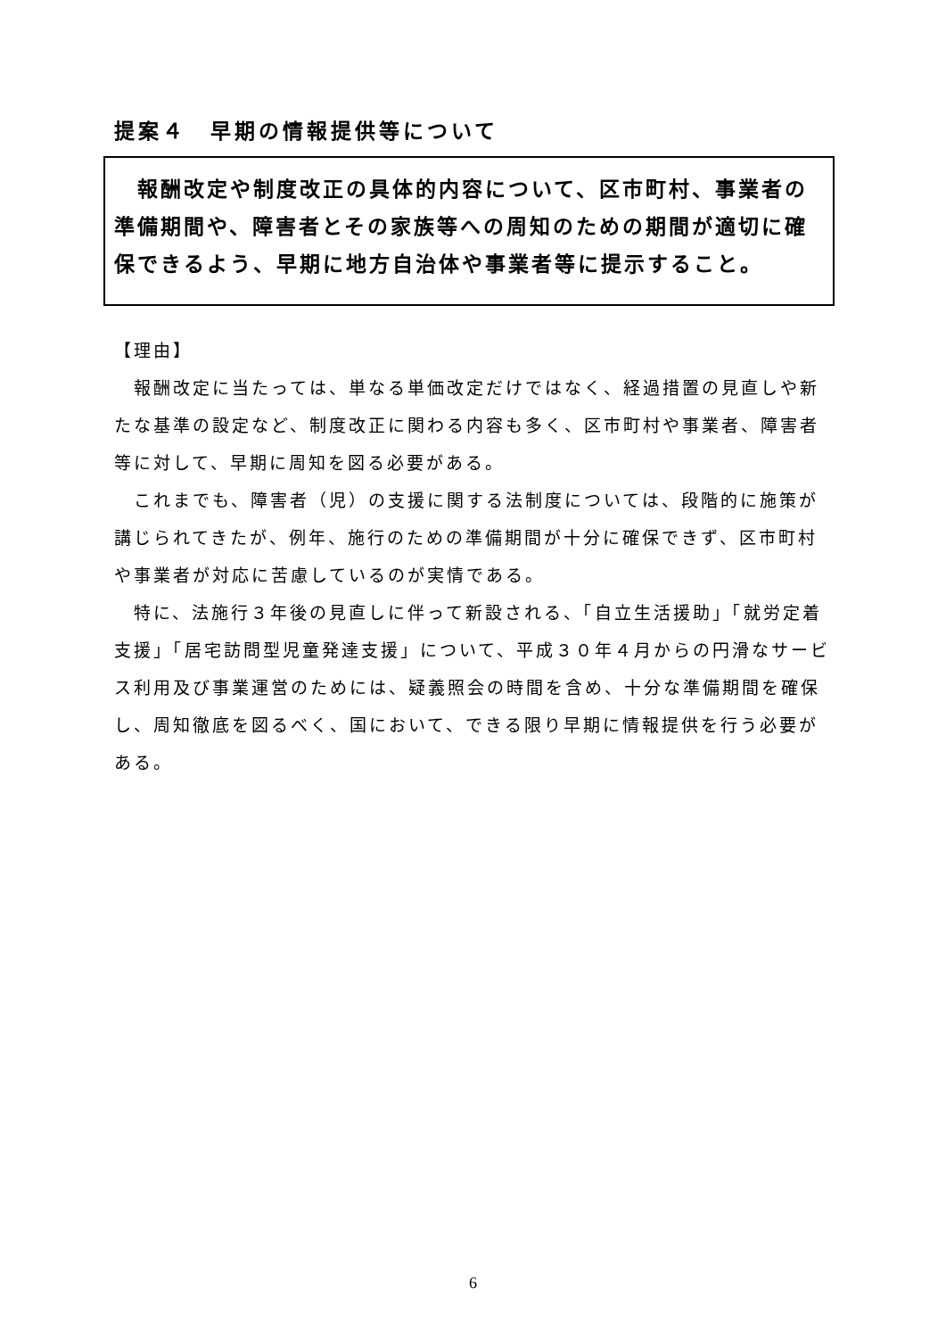提案４　早期の情報提供等について
　報酬改定や制度改正の具体的内容について、区市町村、事業者の準備期間や、障害者とその家族等への周知のための期間が適切に確保できるよう、早期に地方自治体や事業者等に提示すること。
【理由】
　報酬改定に当たっては、単なる単価改定だけではなく、経過措置の見直しや新たな基準の設定など、制度改正に関わる内容も多く、区市町村や事業者、障害者等に対して、早期に周知を図る必要がある。
　これまでも、障害者（児）の支援に関する法制度については、段階的に施策が講じられてきたが、例年、施行のための準備期間が十分に確保できず、区市町村や事業者が対応に苦慮しているのが実情である。
　特に、法施行３年後の見直しに伴って新設される、「自立生活援助」「就労定着支援」「居宅訪問型児童発達支援」について、平成３０年４月からの円滑なサービス利用及び事業運営のためには、疑義照会の時間を含め、十分な準備期間を確保し、周知徹底を図るべく、国において、できる限り早期に情報提供を行う必要がある。
6